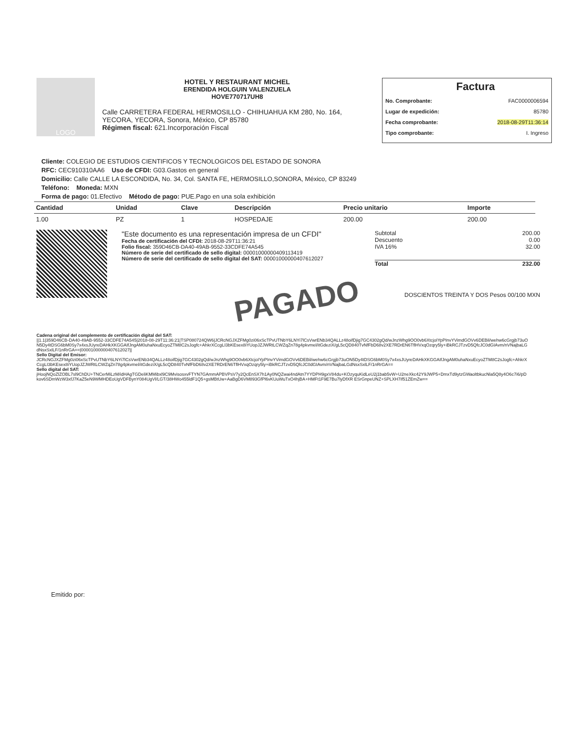LOGO
HOTEL Y RESTAURANT MICHEL
ERENDIDA HOLGUIN VALENZUELA
HOVE770717UH8
Calle CARRETERA FEDERAL HERMOSILLO - CHIHUAHUA KM 280, No. 164, YECORA, YECORA, Sonora, México, CP 85780
Régimen fiscal: 621.Incorporación Fiscal
Factura
No. Comprobante: FAC0000006594
Lugar de expedición: 85780
Fecha comprobante: 2018-08-29T11:36:14
Tipo comprobante: I. Ingreso
Cliente: COLEGIO DE ESTUDIOS CIENTIFICOS Y TECNOLOGICOS DEL ESTADO DE SONORA
RFC: CEC910310AA6 Uso de CFDI: G03.Gastos en general
Domicilio: Calle CALLE LA ESCONDIDA, No. 34, Col. SANTA FE, HERMOSILLO,SONORA, México, CP 83249
Teléfono: Moneda: MXN
Forma de pago: 01.Efectivo Método de pago: PUE.Pago en una sola exhibición
| Cantidad | Unidad | Clave | Descripción | Precio unitario | Importe |
| --- | --- | --- | --- | --- | --- |
| 1.00 | PZ | 1 | HOSPEDAJE | 200.00 | 200.00 |
"Este documento es una representación impresa de un CFDI"
Fecha de certificación del CFDI: 2018-08-29T11:36:21
Folio fiscal: 359D46CB-DA40-49AB-9552-33CDFE74A545
Número de serie del certificado de sello digital: 00001000000409113419
Número de serie del certificado de sello digital del SAT: 00001000000407612027
Subtotal 200.00
Descuento 0.00
IVA 16% 32.00
Total 232.00
DOSCIENTOS TREINTA Y DOS Pesos 00/100 MXN
PAGADO
Cadena original del complemento de certificación digital del SAT:
||1.1|359D46CB-DA40-49AB-9552-33CDFE74A545|2018-08-29T11:36:21|TSP080724QW6|JCRcNGJXZFMg0zi06xScTPvUTNbY6LNYi7lCsVwrENb34QALLz48oifDjig7GC4302gQd/wJnzWhg9OO0vb6XtcjoIYpPInvYVimdGOVv6DEBil/wehw6cGrgjb73uON5Dy4tDSG6bM0Sy7x4xsJUyreDAHkXKGGAIfJngAM0uhaNxuEcyoZTM8C2sJogfc+AhkrXCcgLI3bKEsex8iYUopJZJWRtLCWZqZn78g4pkvmel/itGdeziX/gL5cQD840TvNfFbD68v2XE7RDrEN6TflHVxqOzqry5ly+iBkRCJTzvD5QfcJC0dGIAvm/nVNajbaLGdNsxSxlLF/1nRrGA==|00001000000407612027||
Sello Digital del Emisor:
JCRcNGJXZFMg0zi06xScTPvUTNbY6LNYi7lCsVwrENb34QALLz48oifDjig7GC4302gQd/wJnzWhg9OO0vb6XtcjoIYpPInvYVimdGOVv6DEBil/wehw6cGrgjb73uON5Dy4tDSG6bM0Sy7x4xsJUyreDAHkXKGGAIfJngAM0uhaNxuEcyoZTM8C2sJogfc+AhkrXCcgLI3bKEsex8iYUopJZJWRtLCWZqZn78g4pkvmel/itGdeziX/gL5cQD840TvNfFbD68v2XE7RDrEN6TflHVxqOzqry5ly+iBkRCJTzvD5QfcJC0dGIAvm/nVNajbaLGdNsxSxlLF/1nRrGA==
Sello digital del SAT:
jHoojNQoZlZOBL7sl9ChDU+TNCerMiLzM/idHAgTGDeliKMMibxl9C9MvisosxvFTYN7GAmmAPBVPsV7y2QcEnSX7h1Ay0NQZwai4ndAtn7YYDPH9gxV84du+KOzyquKidLeU2j1bab5vW+U2neXkc42Y9JWP5+DmxTd9ytzGWaoltbkucNla5Q8y4O6c7i6/pDkov6SDmWzW3xfJ7KaZ5eN9WMHDEoUgVDFBynY084UgVl/LGT/38HWo455ldF1Q5+gsMBtUw+AaBgD6VM893GfPl6vKUuWuTxO4hjBA+HMFt1F9E7Bu7lyDfXR ESrGnpeUNZ+SPLXH7if51ZEmZw==
Emitido por: